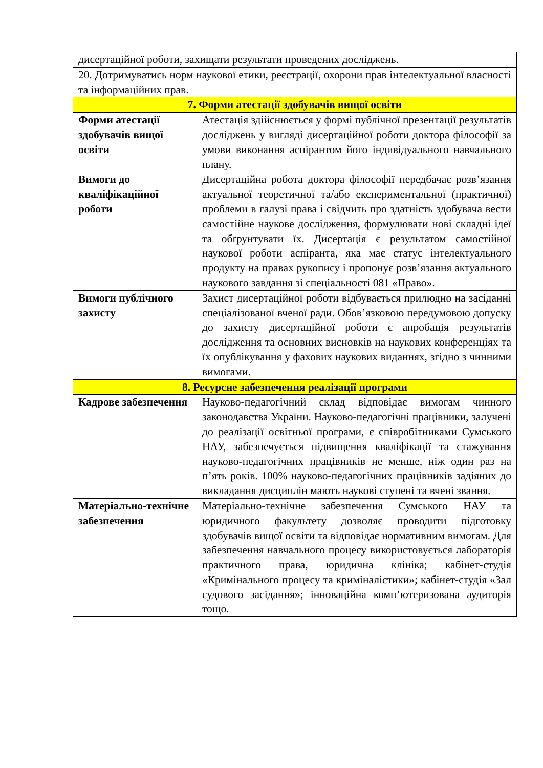| дисертаційної роботи, захищати результати проведених досліджень. | |
| 20. Дотримуватись норм наукової етики, реєстрації, охорони прав інтелектуальної власності та інформаційних прав. | |
| 7. Форми атестації здобувачів вищої освіти | |
| Форми атестації здобувачів вищої освіти | Атестація здійснюється у формі публічної презентації результатів досліджень у вигляді дисертаційної роботи доктора філософії за умови виконання аспірантом його індивідуального навчального плану. |
| Вимоги до кваліфікаційної роботи | Дисертаційна робота доктора філософії передбачає розв’язання актуальної теоретичної та/або експериментальної (практичної) проблеми в галузі права і свідчить про здатність здобувача вести самостійне наукове дослідження, формулювати нові складні ідеї та обґрунтувати їх. Дисертація є результатом самостійної наукової роботи аспіранта, яка має статус інтелектуального продукту на правах рукопису і пропонує розв’язання актуального наукового завдання зі спеціальності 081 «Право». |
| Вимоги публічного захисту | Захист дисертаційної роботи відбувається прилюдно на засіданні спеціалізованої вченої ради. Обов’язковою передумовою допуску до захисту дисертаційної роботи є апробація результатів дослідження та основних висновків на наукових конференціях та їх опублікування у фахових наукових виданнях, згідно з чинними вимогами. |
| 8. Ресурсне забезпечення реалізації програми | |
| Кадрове забезпечення | Науково-педагогічний склад відповідає вимогам чинного законодавства України. Науково-педагогічні працівники, залучені до реалізації освітньої програми, є співробітниками Сумського НАУ, забезпечується підвищення кваліфікації та стажування науково-педагогічних працівників не менше, ніж один раз на п’ять років. 100% науково-педагогічних працівників задіяних до викладання дисциплін мають наукові ступені та вчені звання. |
| Матеріально-технічне забезпечення | Матеріально-технічне забезпечення Сумського НАУ та юридичного факультету дозволяє проводити підготовку здобувачів вищої освіти та відповідає нормативним вимогам. Для забезпечення навчального процесу використовується лабораторія практичного права, юридична клініка; кабінет-студія «Кримінального процесу та криміналістики»; кабінет-студія «Зал судового засідання»; інноваційна комп’ютеризована аудиторія тощо. |